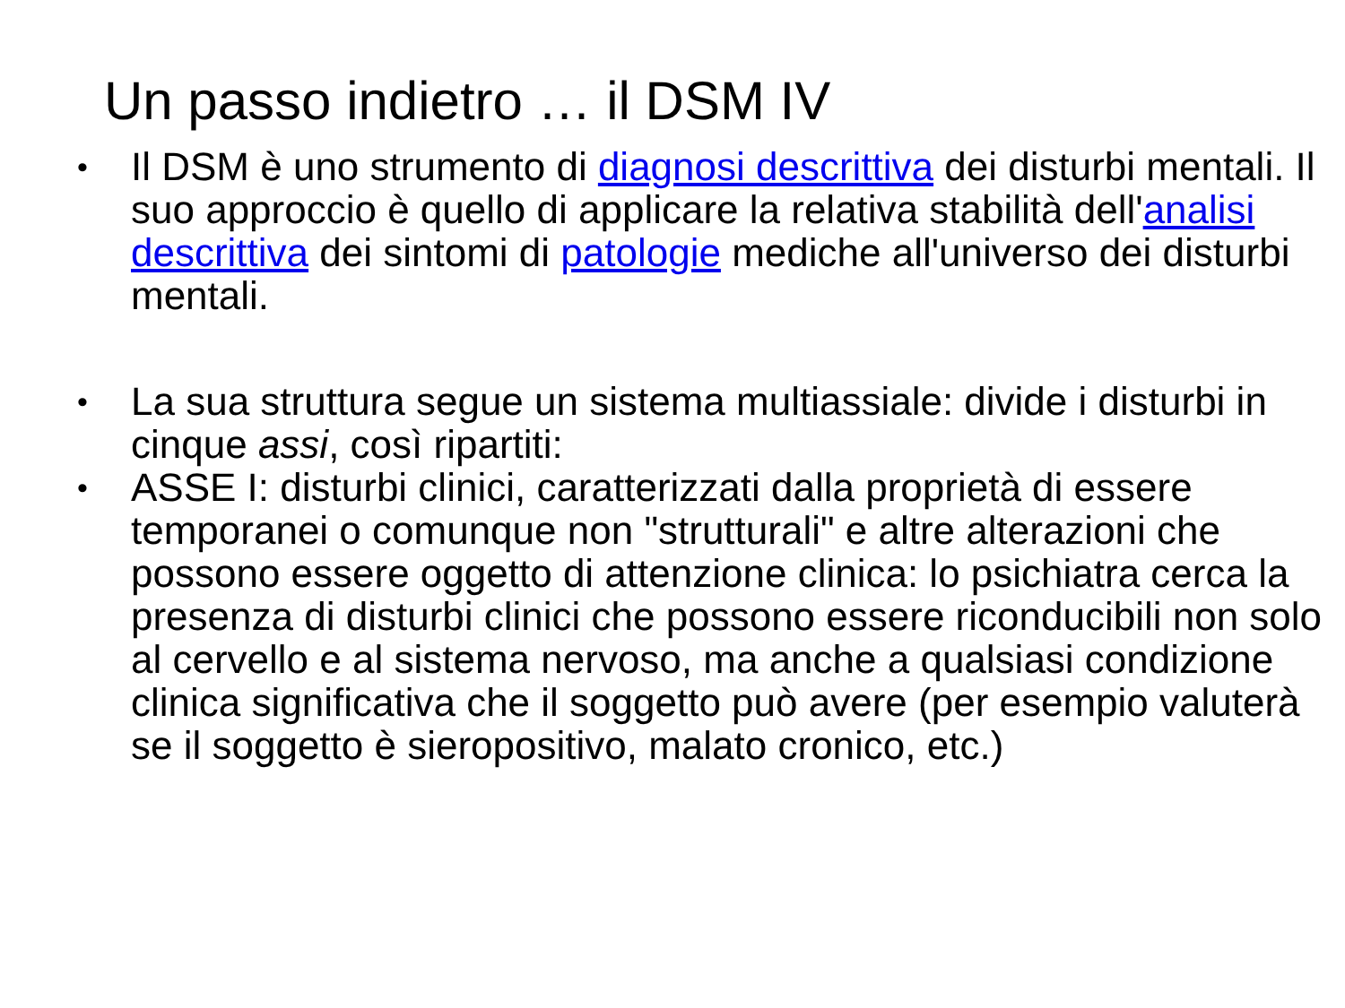Un passo indietro … il DSM IV
• Il DSM è uno strumento di diagnosi descrittiva dei disturbi mentali. Il suo approccio è quello di applicare la relativa stabilità dell'analisi descrittiva dei sintomi di patologie mediche all'universo dei disturbi mentali.
• La sua struttura segue un sistema multiassiale: divide i disturbi in cinque assi, così ripartiti:
• ASSE I: disturbi clinici, caratterizzati dalla proprietà di essere temporanei o comunque non "strutturali" e altre alterazioni che possono essere oggetto di attenzione clinica: lo psichiatra cerca la presenza di disturbi clinici che possono essere riconducibili non solo al cervello e al sistema nervoso, ma anche a qualsiasi condizione clinica significativa che il soggetto può avere (per esempio valuterà se il soggetto è sieropositivo, malato cronico, etc.)